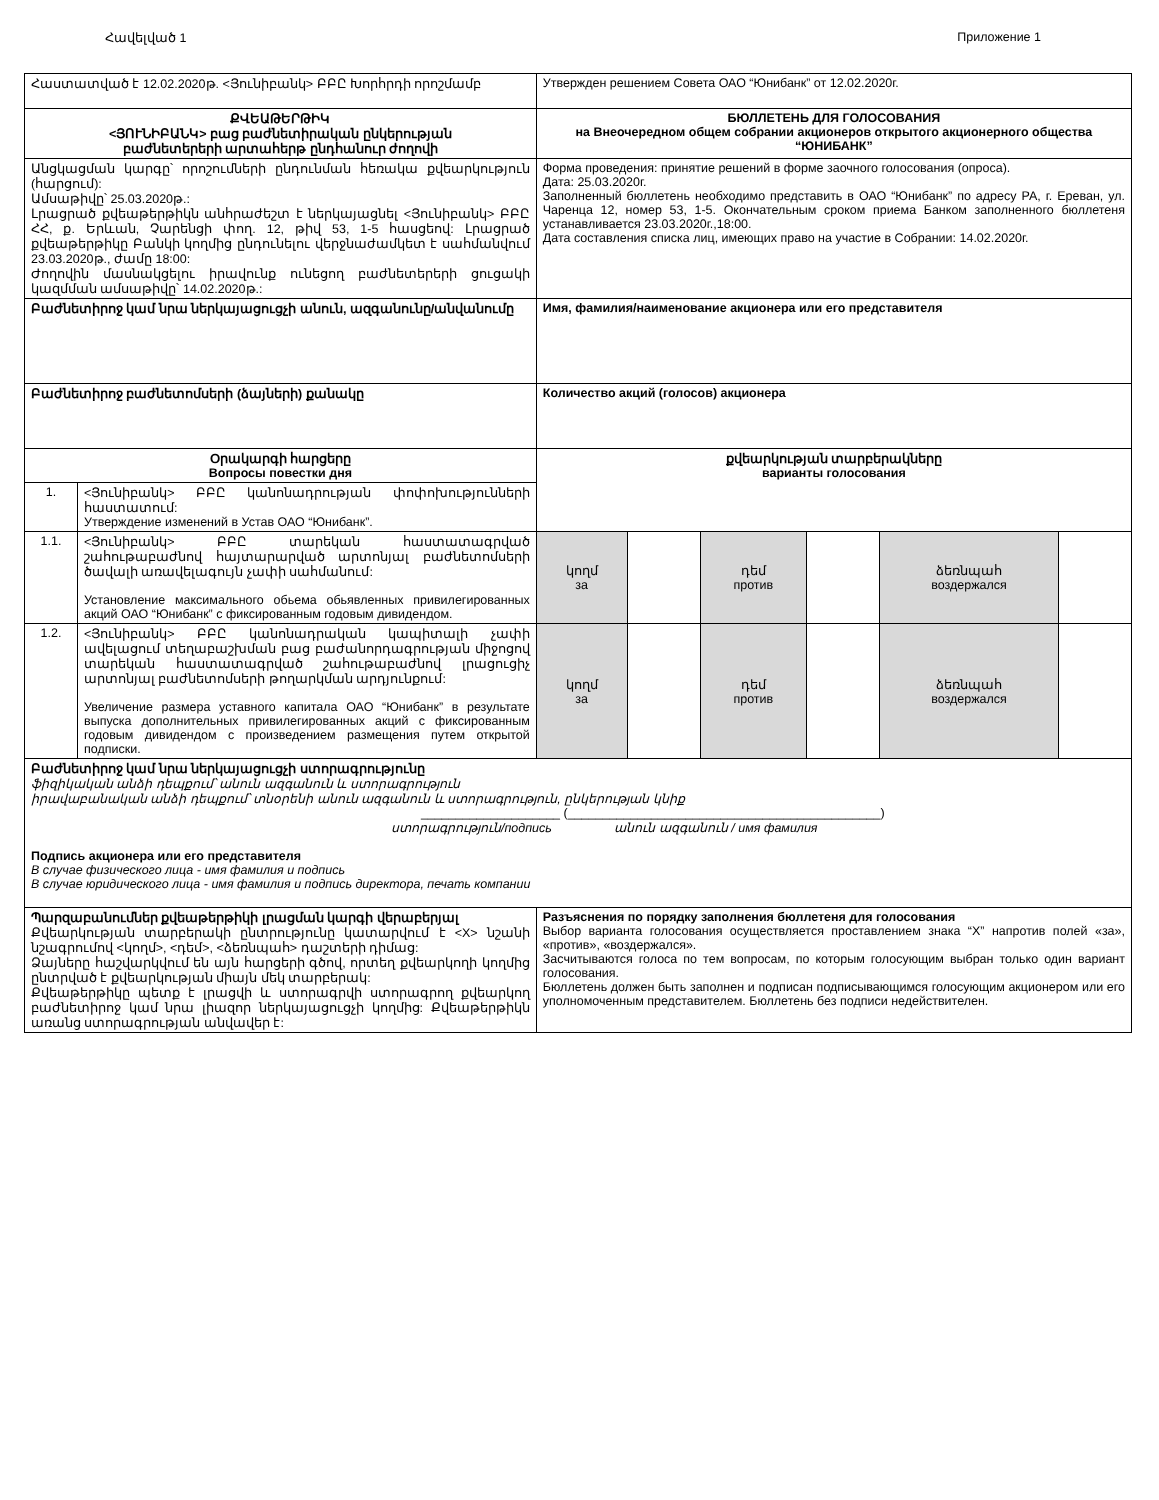Հավելված 1 Приложение 1
| Հաստատված է 12.02.2020թ. <Յունիբանկ> ԲԲԸ Խորհրդի որոշմամբ | | Утвержден решением Совета ОАО “Юнибанк” от 12.02.2020г. | | | | | |
| ՔՎԵԱԹԵՐԹԻԿ <ՅՈՒՆԻԲԱՆԿ> բաց բաժնետիրական ընկերության բաժնետերերի արտահերթ ընդհանուր ժողովի | | БЮЛЛЕТЕНЬ ДЛЯ ГОЛОСОВАНИЯ на Внеочередном общем собрании акционеров открытого акционерного общества “ЮНИБАНК” | | | | | |
| Անցկացման կարգը՝ որոշումների ընդունման հեռակա քվեարկություն (հարցում): Ամսաթիվը՝ 25.03.2020թ.: Լրացրած քվեաթերթիկն անհրաժեշտ է ներկայացնել <Յունիբանկ> ԲԲԸ ՀՀ, ք. Երևան, Չարենցի փող. 12, թիվ 53, 1-5 հասցեով: Լրացրած քվեաթերթիկը Բանկի կողմից ընդունելու վերջնաժամկետ է սահմանվում 23.03.2020թ., ժամը 18:00: Ժողովին մասնակցելու իրավունք ունեցող բաժնետերերի ցուցակի կազմման ամսաթիվը՝ 14.02.2020թ.: | | Форма проведения: принятие решений в форме заочного голосования (опроса). Дата: 25.03.2020г. Заполненный бюллетень необходимо представить в ОАО “Юнибанк” по адресу РА, г. Ереван, ул. Чаренца 12, номер 53, 1-5. Окончательным сроком приема Банком заполненного бюллетеня устанавливается 23.03.2020г.,18:00. Дата составления списка лиц, имеющих право на участие в Собрании: 14.02.2020г. | | | | | |
| Բաժնետիրոջ կամ նրա ներկայացուցչի անուն, ազգանունը/անվանումը | | Имя, фамилия/наименование акционера или его представителя | | | | | |
| Բաժնետիրոջ բաժնետոմսերի (ձայների) քանակը | | Количество акций (голосов) акционера | | | | | |
| Օրակարգի հարցերը Вопросы повестки дня | | քվեարկության տարբերակները варианты голосования | | | | | |
| 1. | <Յունիբանկ> ԲԲԸ կանոնադրության փոփոխությունների հաստատում: Утверждение изменений в Устав ОАО “Юнибанк”. | | | | | | |
| 1.1. | <Յունիբանկ> ԲԲԸ տարեկան հաստատագրված շահութաբաժնով հայտարարված արտոնյալ բաժնետոմսերի ծավալի առավելագույն չափի սահմանում: Установление максимального обьема обьявленных привилегированных акций ОАО “Юнибанк” с фиксированным годовым дивидендом. | կողմ за | | դեմ против | | ձեռնպահ воздержался | |
| 1.2. | <Յունիբանկ> ԲԲԸ կանոնադրական կապիտալի չափի ավելացում տեղաբաշխման բաց բաժանորդագրության միջոցով տարեկան հաստատագրված շահութաբաժնով լրացուցիչ արտոնյալ բաժնետոմսերի թողարկման արդյունքում: Увеличение размера уставного капитала ОАО “Юнибанк” в результате выпуска дополнительных привилегированных акций с фиксированным годовым дивидендом с произведением размещения путем открытой подписки. | կողմ за | | դեմ против | | ձեռնպահ воздержался | |
| Բաժնետիրոջ կամ նրա ներկայացուցչի ստորագրությունը ֆիզիկական անձի դեպքում՝ անուն ազգանուն և ստորագրություն իրավաբանական անձի դեպքում՝ տնօրենի անուն ազգանուն և ստորագրություն, ընկերության կնիք ____________________ (_____________________________________________) ստորագրություն/подпись անուն ազգանուն / имя фамилия Подпись акционера или его представителя В случае физического лица - имя фамилия и подпись В случае юридического лица - имя фамилия и подпись директора, печать компании | | | | | | | |
| Պարզաբանումներ քվեաթերթիկի լրացման կարգի վերաբերյալ Քվեարկության տարբերակի ընտրությունը կատարվում է <X> նշանի նշագրումով <կողմ>, <դեմ>, <ձեռնպահ> դաշտերի դիմաց: Ձայները հաշվարկվում են այն հարցերի գծով, որտեղ քվեարկողի կողմից ընտրված է քվեարկության միայն մեկ տարբերակ: Քվեաթերթիկը պետք է լրացվի և ստորագրվի ստորագրող քվեարկող բաժնետիրոջ կամ նրա լիազոր ներկայացուցչի կողմից: Քվեաթերթիկն առանց ստորագրության անվավեր է: | | Разъяснения по порядку заполнения бюллетеня для голосования Выбор варианта голосования осуществляется проставлением знака “X” напротив полей «за», «против», «воздержался». Засчитываются голоса по тем вопросам, по которым голосующим выбран только один вариант голосования. Бюллетень должен быть заполнен и подписан подписывающимся голосующим акционером или его уполномоченным представителем. Бюллетень без подписи недействителен. | | | | | |